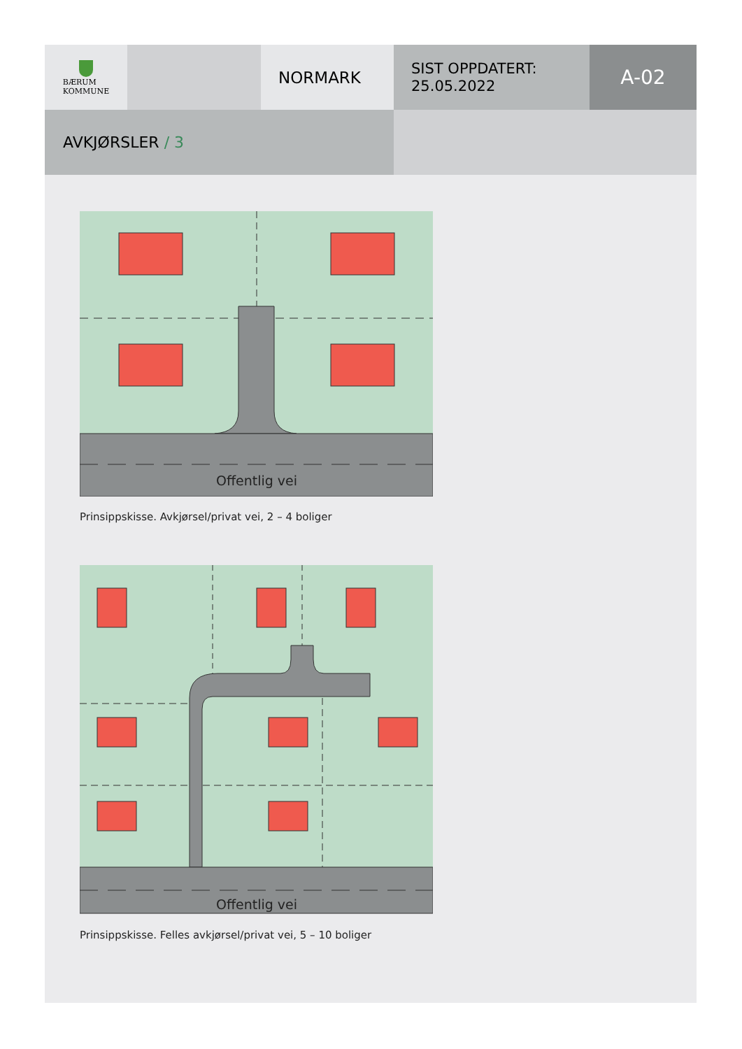BÆRUM
KOMMUNE
NORMARK
SIST OPPDATERT:
25.05.2022
A-02
AVKJØRSLER / 3
Offentlig vei
Prinsippskisse. Avkjørsel/privat vei, 2 – 4 boliger
Offentlig vei
Prinsippskisse. Felles avkjørsel/privat vei, 5 – 10 boliger